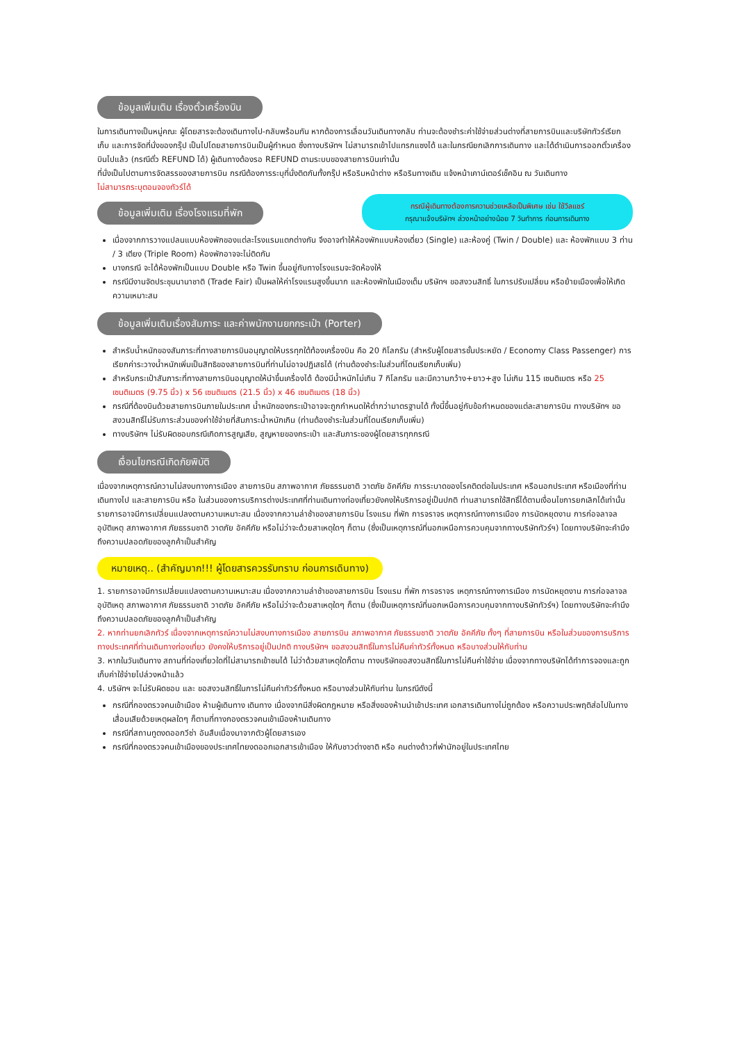ข้อมูลเพิ่มเติม เรื่องตั๋วเครื่องบิน
ในการเดินทางเป็นหมู่คณะ ผู้โดยสารจะต้องเดินทางไป-กลับพร้อมกัน หากต้องการเลื่อนวันเดินทางกลับ ท่านจะต้องชำระค่าใช้จ่ายส่วนต่างที่สายการบินและบริษัททัวร์เรียกเก็บ และการจัดที่นั่งของกรุ๊ป เป็นไปโดยสายการบินเป็นผู้กำหนด ซึ่งทางบริษัทฯ ไม่สามารถเข้าไปแทรกแซงได้ และในกรณียกเลิกการเดินทาง และได้ดำเนินการออกตั๋วเครื่องบินไปแล้ว (กรณีตั๋ว REFUND ได้) ผู้เดินทางต้องรอ REFUND ตามระบบของสายการบินเท่านั้น
ที่นั่งเป็นไปตามการจัดสรรของสายการบิน กรณีต้องการระบุที่นั่งติดกันทั้งกรุ๊ป หรือริมหน้าต่าง หรือริมทางเดิน แจ้งหน้าเคาน์เตอร์เช็คอิน ณ วันเดินทาง
ไม่สามารถระบุตอนจองทัวร์ได้
ข้อมูลเพิ่มเติม เรื่องโรงแรมที่พัก
กรณีผู้เดินทางต้องการความช่วยเหลือเป็นพิเศษ เช่น ใช้วีลแชร์
กรุณาแจ้งบริษัทฯ ล่วงหน้าอย่างน้อย 7 วันทำการ ก่อนการเดินทาง
เนื่องจากการวางแปลนแบบห้องพักของแต่ละโรงแรมแตกต่างกัน จึงอาจทำให้ห้องพักแบบห้องเดี่ยว (Single) และห้องคู่ (Twin / Double) และ ห้องพักแบบ 3 ท่าน / 3 เตียง (Triple Room) ห้องพักอาจจะไม่ติดกัน
บางกรณี จะได้ห้องพักเป็นแบบ Double หรือ Twin ขึ้นอยู่กับทางโรงแรมจะจัดห้องให้
กรณีมีงานจัดประชุมนานาชาติ (Trade Fair) เป็นผลให้ค่าโรงแรมสูงขึ้นมาก และห้องพักในเมืองเต็ม บริษัทฯ ขอสงวนสิทธิ์ ในการปรับเปลี่ยน หรือย้ายเมืองเพื่อให้เกิดความเหมาะสม
ข้อมูลเพิ่มเติมเรื่องสัมภาระ และค่าพนักงานยกกระเป๋า (Porter)
สำหรับน้ำหนักของสัมภาระที่ทางสายการบินอนุญาตให้บรรทุกใต้ท้องเครื่องบิน คือ 20 กิโลกรัม (สำหรับผู้โดยสารชั้นประหยัด / Economy Class Passenger) การเรียกค่าระวางน้ำหนักเพิ่มเป็นสิทธิของสายการบินที่ท่านไม่อาจปฏิเสธได้ (ท่านต้องชำระในส่วนที่โดนเรียกเก็บเพิ่ม)
สำหรับกระเป๋าสัมภาระที่ทางสายการบินอนุญาตให้นำขึ้นเครื่องได้ ต้องมีน้ำหนักไม่เกิน 7 กิโลกรัม และมีความกว้าง+ยาว+สูง ไม่เกิน 115 เซนติเมตร หรือ 25 เซนติเมตร (9.75 นิ้ว) x 56 เซนติเมตร (21.5 นิ้ว) x 46 เซนติเมตร (18 นิ้ว)
กรณีที่ต้องบินด้วยสายการบินภายในประเทศ น้ำหนักของกระเป๋าอาจจะถูกกำหนดให้ต่ำกว่ามาตรฐานได้ ทั้งนี้ขึ้นอยู่กับข้อกำหนดของแต่ละสายการบิน ทางบริษัทฯ ขอสงวนสิทธิ์ไม่รับภาระส่วนของค่าใช้จ่ายที่สัมภาระน้ำหนักเกิน (ท่านต้องชำระในส่วนที่โดนเรียกเก็บเพิ่ม)
ทางบริษัทฯ ไม่รับผิดชอบกรณีเกิดการสูญเสีย, สูญหายของกระเป๋า และสัมภาระของผู้โดยสารทุกกรณี
เงื่อนไขกรณีเกิดภัยพิบัติ
เนื่องจากเหตุการณ์ความไม่สงบทางการเมือง สายการบิน สภาพอากาศ ภัยธรรมชาติ วาตภัย อัคคีภัย การระบาดของโรคติดต่อในประเทศ หรือนอกประเทศ หรือเมืองที่ท่านเดินทางไป และสายการบิน หรือ ในส่วนของการบริการต่างประเทศที่ท่านเดินทางท่องเที่ยวยังคงให้บริการอยู่เป็นปกติ ท่านสามารถใช้สิทธิ์ได้ตามเงื่อนไขการยกเลิกได้เท่านั้น
รายการอาจมีการเปลี่ยนแปลงตามความเหมาะสม เนื่องจากความล่าช้าของสายการบิน โรงแรม ที่พัก การจราจร เหตุการณ์ทางการเมือง การนัดหยุดงาน การก่อจลาจล อุบัติเหตุ สภาพอากาศ ภัยธรรมชาติ วาตภัย อัคคีภัย หรือไม่ว่าจะด้วยสาเหตุใดๆ ก็ตาม (ซึ่งเป็นเหตุการณ์ที่นอกเหนือการควบคุมจากทางบริษัททัวร์ฯ) โดยทางบริษัทจะคำนึงถึงความปลอดภัยของลูกค้าเป็นสำคัญ
หมายเหตุ.. (สำคัญมาก!!! ผู้โดยสารควรรับทราบ ก่อนการเดินทาง)
1. รายการอาจมีการเปลี่ยนแปลงตามความเหมาะสม เนื่องจากความล่าช้าของสายการบิน โรงแรม ที่พัก การจราจร เหตุการณ์ทางการเมือง การนัดหยุดงาน การก่อจลาจล อุบัติเหตุ สภาพอากาศ ภัยธรรมชาติ วาตภัย อัคคีภัย หรือไม่ว่าจะด้วยสาเหตุใดๆ ก็ตาม (ซึ่งเป็นเหตุการณ์ที่นอกเหนือการควบคุมจากทางบริษัททัวร์ฯ) โดยทางบริษัทจะคำนึงถึงความปลอดภัยของลูกค้าเป็นสำคัญ
2. หากท่านยกเลิกทัวร์ เนื่องจากเหตุการณ์ความไม่สงบทางการเมือง สายการบิน สภาพอากาศ ภัยธรรมชาติ วาตภัย อัคคีภัย ทั้งๆ ที่สายการบิน หรือในส่วนของการบริการทางประเทศที่ท่านเดินทางท่องเที่ยว ยังคงให้บริการอยู่เป็นปกติ ทางบริษัทฯ ขอสงวนสิทธิ์ในการไม่คืนค่าทัวร์ทั้งหมด หรือบางส่วนให้กับท่าน
3. หากในวันเดินทาง สถานที่ท่องเที่ยวใดที่ไม่สามารถเข้าชมได้ ไม่ว่าด้วยสาเหตุใดก็ตาม ทางบริษัทขอสงวนสิทธิ์ในการไม่คืนค่าใช้จ่าย เนื่องจากทางบริษัทได้ทำการจองและถูกเก็บค่าใช้จ่ายไปล่วงหน้าแล้ว
4. บริษัทฯ จะไม่รับผิดชอบ และ ขอสงวนสิทธิ์ในการไม่คืนค่าทัวร์ทั้งหมด หรือบางส่วนให้กับท่าน ในกรณีดังนี้
กรณีที่กองตรวจคนเข้าเมือง ห้ามผู้เดินทาง เดินทาง เนื่องจากมีสิ่งผิดกฎหมาย หรือสิ่งของห้ามนำเข้าประเทศ เอกสารเดินทางไม่ถูกต้อง หรือความประพฤติส่อไปในทางเสื่อมเสียด้วยเหตุผลใดๆ ก็ตามที่ทางกองตรวจคนเข้าเมืองห้ามเดินทาง
กรณีที่สถานทูตงดออกวีซ่า อันสืบเนื่องมาจากตัวผู้โดยสารเอง
กรณีที่กองตรวจคนเข้าเมืองของประเทศไทยงดออกเอกสารเข้าเมือง ให้กับชาวต่างชาติ หรือ คนต่างด้าวที่พำนักอยู่ในประเทศไทย